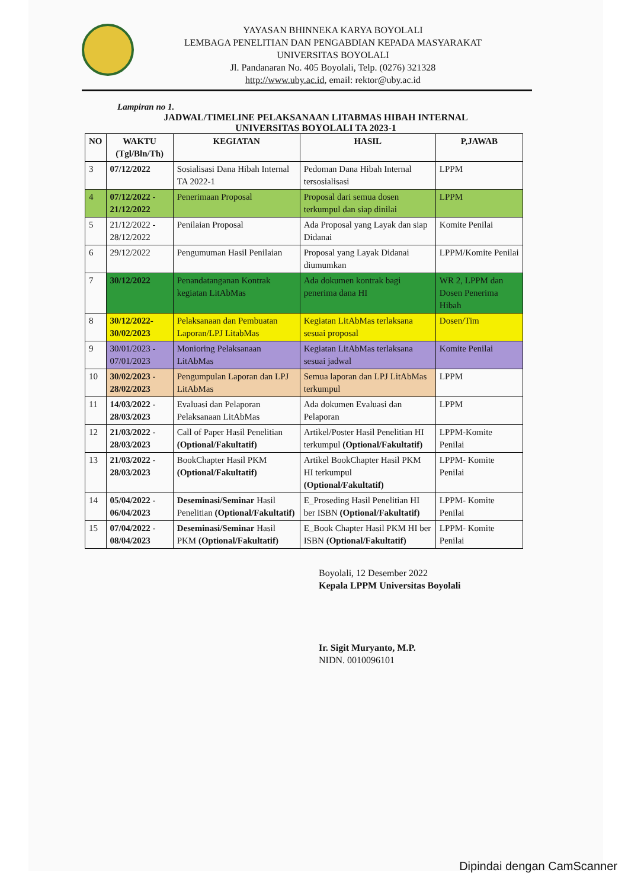YAYASAN BHINNEKA KARYA BOYOLALI
LEMBAGA PENELITIAN DAN PENGABDIAN KEPADA MASYARAKAT
UNIVERSITAS BOYOLALI
Jl. Pandanaran No. 405 Boyolali, Telp. (0276) 321328
http://www.uby.ac.id, email: rektor@uby.ac.id
Lampiran no 1.
JADWAL/TIMELINE PELAKSANAAN LITABMAS HIBAH INTERNAL
UNIVERSITAS BOYOLALI TA 2023-1
| NO | WAKTU (Tgl/Bln/Th) | KEGIATAN | HASIL | P,JAWAB |
| --- | --- | --- | --- | --- |
| 3 | 07/12/2022 | Sosialisasi Dana Hibah Internal TA 2022-1 | Pedoman Dana Hibah Internal tersosialisasi | LPPM |
| 4 | 07/12/2022 - 21/12/2022 | Penerimaan Proposal | Proposal dari semua dosen terkumpul dan siap dinilai | LPPM |
| 5 | 21/12/2022 - 28/12/2022 | Penilaian Proposal | Ada Proposal yang Layak dan siap Didanai | Komite Penilai |
| 6 | 29/12/2022 | Pengumuman Hasil Penilaian | Proposal yang Layak Didanai diumumkan | LPPM/Komite Penilai |
| 7 | 30/12/2022 | Penandatanganan Kontrak kegiatan LitAbMas | Ada dokumen kontrak bagi penerima dana HI | WR 2, LPPM dan Dosen Penerima Hibah |
| 8 | 30/12/2022-30/02/2023 | Pelaksanaan dan Pembuatan Laporan/LPJ LitabMas | Kegiatan LitAbMas terlaksana sesuai proposal | Dosen/Tim |
| 9 | 30/01/2023 - 07/01/2023 | Monioring Pelaksanaan LitAbMas | Kegiatan LitAbMas terlaksana sesuai jadwal | Komite Penilai |
| 10 | 30/02/2023 - 28/02/2023 | Pengumpulan Laporan dan LPJ LitAbMas | Semua laporan dan LPJ LitAbMas terkumpul | LPPM |
| 11 | 14/03/2022 - 28/03/2023 | Evaluasi dan Pelaporan Pelaksanaan LitAbMas | Ada dokumen Evaluasi dan Pelaporan | LPPM |
| 12 | 21/03/2022 - 28/03/2023 | Call of Paper Hasil Penelitian (Optional/Fakultatif) | Artikel/Poster Hasil Penelitian HI terkumpul (Optional/Fakultatif) | LPPM-Komite Penilai |
| 13 | 21/03/2022 - 28/03/2023 | BookChapter Hasil PKM (Optional/Fakultatif) | Artikel BookChapter Hasil PKM HI terkumpul (Optional/Fakultatif) | LPPM- Komite Penilai |
| 14 | 05/04/2022 - 06/04/2023 | Deseminasi/Seminar Hasil Penelitian (Optional/Fakultatif) | E_Proseding Hasil Penelitian HI ber ISBN (Optional/Fakultatif) | LPPM- Komite Penilai |
| 15 | 07/04/2022 - 08/04/2023 | Deseminasi/Seminar Hasil PKM (Optional/Fakultatif) | E_Book Chapter Hasil PKM HI ber ISBN (Optional/Fakultatif) | LPPM- Komite Penilai |
Boyolali, 12 Desember 2022
Kepala LPPM Universitas Boyolali
Ir. Sigit Muryanto, M.P.
NIDN. 0010096101
Dipindai dengan CamScanner